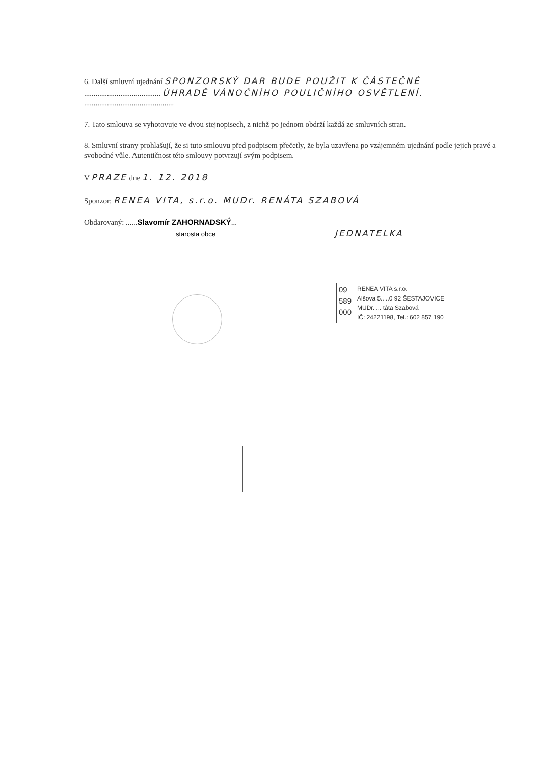6. Další smluvní ujednání SPONZORSKÝ DAR BUDE POUŽIT K ČÁSTEČNÉ
........................................ ÚHRADĚ VÁNOČNÍHO POULIČNÍHO OSVĚTLENÍ.
...............................................
7. Tato smlouva se vyhotovuje ve dvou stejnopisech, z nichž po jednom obdrží každá ze smluvních stran.
8. Smluvní strany prohlašují, že si tuto smlouvu před podpisem přečetly, že byla uzavřena po vzájemném ujednání podle jejich pravé a svobodné vůle. Autentičnost této smlouvy potvrzují svým podpisem.
V PRAZE dne 1. 12. 2018
Sponzor: RENEA VITA, s.r.o. MUDr. RENÁTA SZABOVÁ
Obdarovaný: ......Slavomír ZAHORNADSKÝ...
starosta obce JEDNATELKA
09
589
000
RENEA VITA s.r.o.
Alšova 5.. ..0 92 ŠESTAJOVICE
MUDr. ... táta Szabová
IČ: 24221198, Tel.: 602 857 190